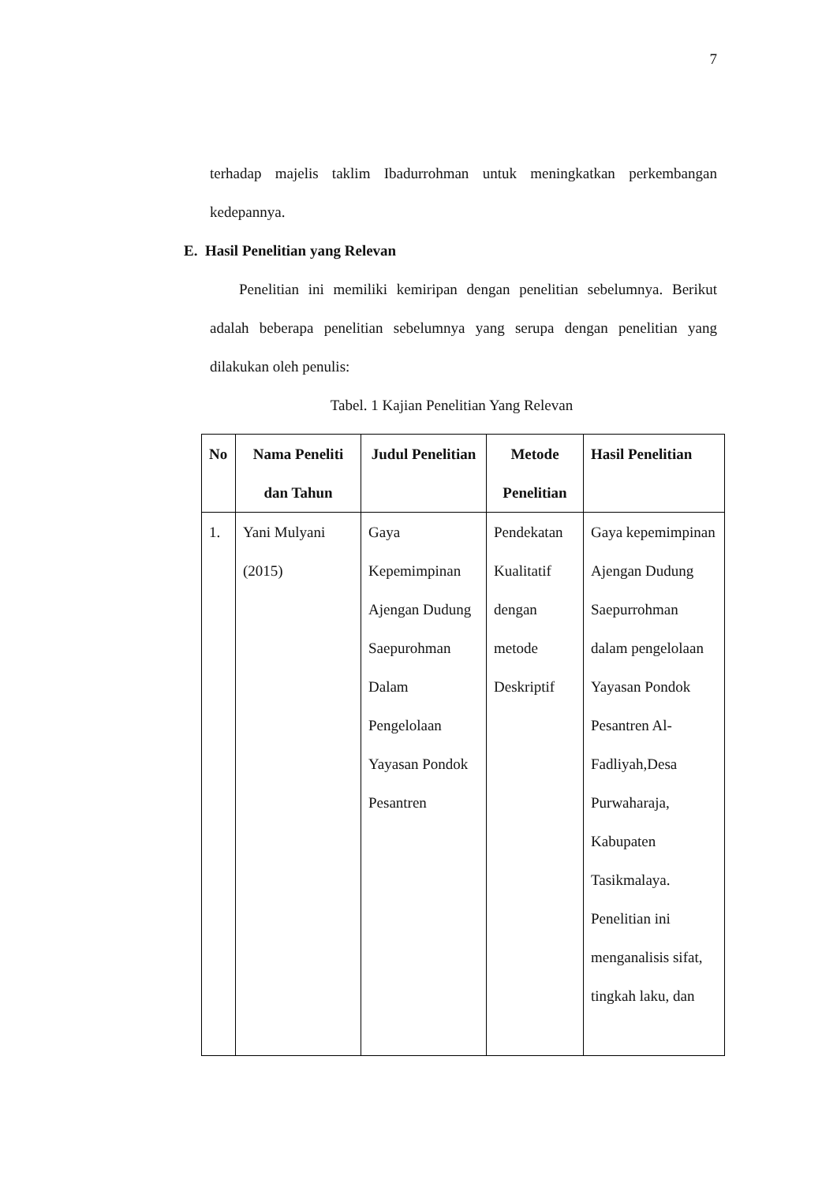7
terhadap majelis taklim Ibadurrohman untuk meningkatkan perkembangan kedepannya.
E. Hasil Penelitian yang Relevan
Penelitian ini memiliki kemiripan dengan penelitian sebelumnya. Berikut adalah beberapa penelitian sebelumnya yang serupa dengan penelitian yang dilakukan oleh penulis:
Tabel. 1 Kajian Penelitian Yang Relevan
| No | Nama Peneliti dan Tahun | Judul Penelitian | Metode Penelitian | Hasil Penelitian |
| --- | --- | --- | --- | --- |
| 1. | Yani Mulyani (2015) | Gaya Kepemimpinan Ajengan Dudung Saepurohman Dalam Pengelolaan Yayasan Pondok Pesantren | Pendekatan Kualitatif dengan metode Deskriptif | Gaya kepemimpinan Ajengan Dudung Saepurrohman dalam pengelolaan Yayasan Pondok Pesantren Al-Fadliyah,Desa Purwaharaja, Kabupaten Tasikmalaya. Penelitian ini menganalisis sifat, tingkah laku, dan |